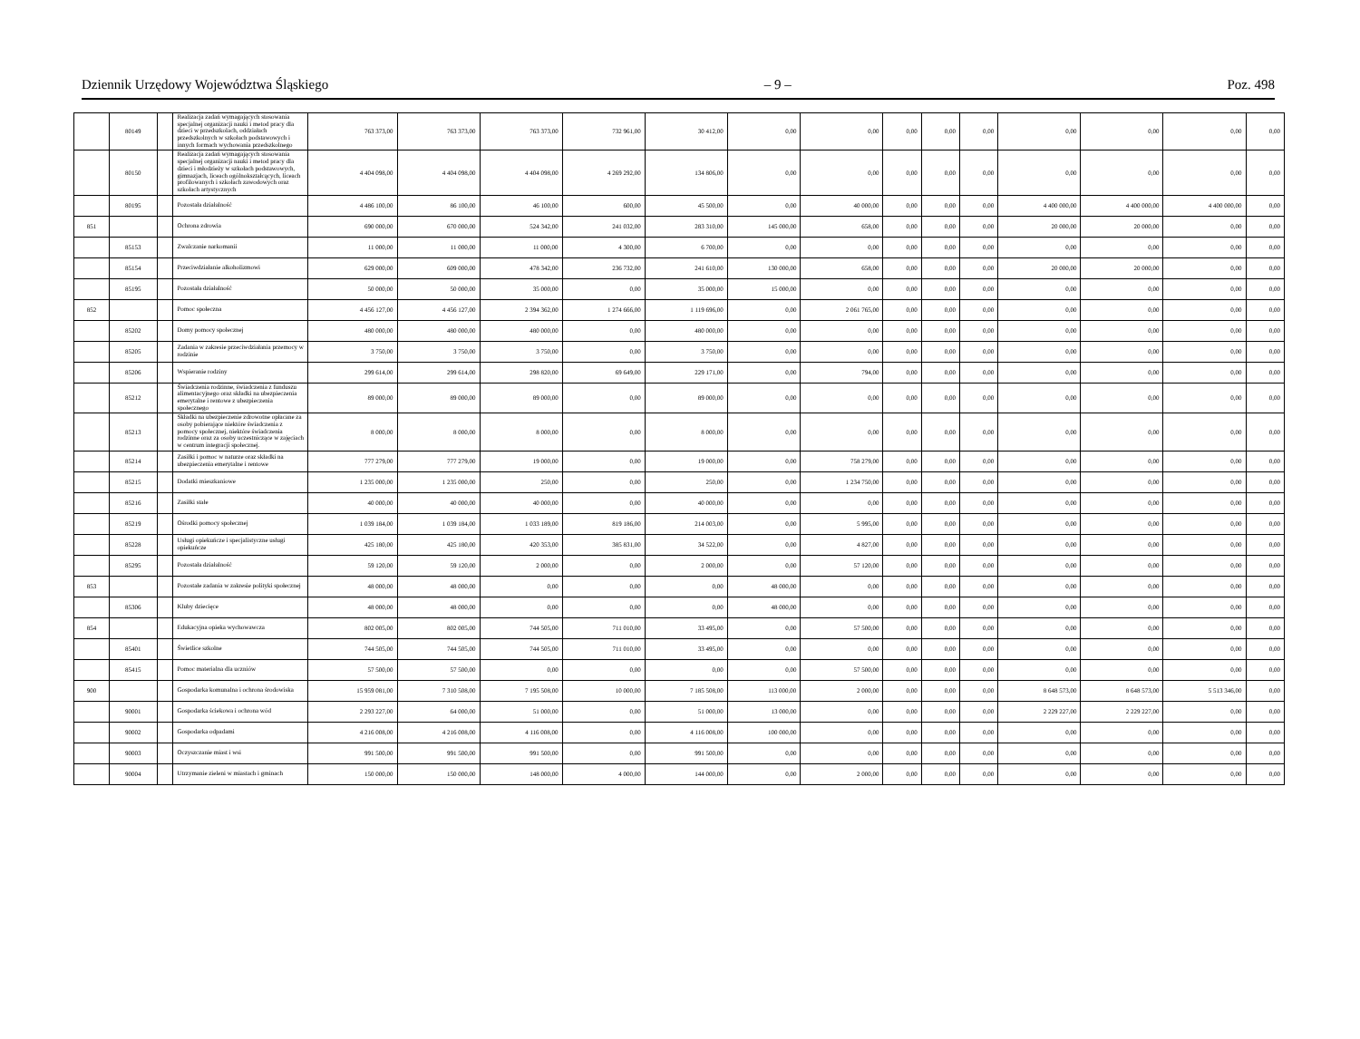Dziennik Urzędowy Województwa Śląskiego – 9 – Poz. 498
| | 80149 | | Realizacja zadań wymagających stosowania specjalnej organizacji nauki i metod pracy dla dzieci w przedszkolach, oddziałach przedszkolnych w szkołach podstawowych i innych formach wychowania przedszkolnego | 763 373,00 | 763 373,00 | 763 373,00 | 732 961,00 | 30 412,00 | 0,00 | 0,00 | 0,00 | 0,00 | 0,00 | 0,00 | 0,00 | 0,00 | 0,00 |
| | 80150 | | Realizacja zadań wymagających stosowania specjalnej organizacji nauki i metod pracy dla dzieci i młodzieży w szkołach podstawowych, gimnazjach, liceach ogólnokształcących, liceach profilowanych i szkołach zawodowych oraz szkołach artystycznych | 4 404 098,00 | 4 404 098,00 | 4 404 098,00 | 4 269 292,00 | 134 806,00 | 0,00 | 0,00 | 0,00 | 0,00 | 0,00 | 0,00 | 0,00 | 0,00 | 0,00 |
| | 80195 | | Pozostała działalność | 4 486 100,00 | 86 100,00 | 46 100,00 | 600,00 | 45 500,00 | 0,00 | 40 000,00 | 0,00 | 0,00 | 0,00 | 4 400 000,00 | 4 400 000,00 | 4 400 000,00 | 0,00 |
| 851 | | | Ochrona zdrowia | 690 000,00 | 670 000,00 | 524 342,00 | 241 032,00 | 283 310,00 | 145 000,00 | 658,00 | 0,00 | 0,00 | 0,00 | 20 000,00 | 20 000,00 | 0,00 | 0,00 |
| | 85153 | | Zwalczanie narkomanii | 11 000,00 | 11 000,00 | 11 000,00 | 4 300,00 | 6 700,00 | 0,00 | 0,00 | 0,00 | 0,00 | 0,00 | 0,00 | 0,00 | 0,00 | 0,00 |
| | 85154 | | Przeciwdziałanie alkoholizmowi | 629 000,00 | 609 000,00 | 478 342,00 | 236 732,00 | 241 610,00 | 130 000,00 | 658,00 | 0,00 | 0,00 | 0,00 | 20 000,00 | 20 000,00 | 0,00 | 0,00 |
| | 85195 | | Pozostała działalność | 50 000,00 | 50 000,00 | 35 000,00 | 0,00 | 35 000,00 | 15 000,00 | 0,00 | 0,00 | 0,00 | 0,00 | 0,00 | 0,00 | 0,00 | 0,00 |
| 852 | | | Pomoc społeczna | 4 456 127,00 | 4 456 127,00 | 2 394 362,00 | 1 274 666,00 | 1 119 696,00 | 0,00 | 2 061 765,00 | 0,00 | 0,00 | 0,00 | 0,00 | 0,00 | 0,00 | 0,00 |
| | 85202 | | Domy pomocy społecznej | 480 000,00 | 480 000,00 | 480 000,00 | 0,00 | 480 000,00 | 0,00 | 0,00 | 0,00 | 0,00 | 0,00 | 0,00 | 0,00 | 0,00 | 0,00 |
| | 85205 | | Zadania w zakresie przeciwdziałania przemocy w rodzinie | 3 750,00 | 3 750,00 | 3 750,00 | 0,00 | 3 750,00 | 0,00 | 0,00 | 0,00 | 0,00 | 0,00 | 0,00 | 0,00 | 0,00 | 0,00 |
| | 85206 | | Wspieranie rodziny | 299 614,00 | 299 614,00 | 298 820,00 | 69 649,00 | 229 171,00 | 0,00 | 794,00 | 0,00 | 0,00 | 0,00 | 0,00 | 0,00 | 0,00 | 0,00 |
| | 85212 | | Świadczenia rodzinne, świadczenia z funduszu alimentacyjnego oraz składki na ubezpieczenia emerytalne i rentowe z ubezpieczenia społecznego | 89 000,00 | 89 000,00 | 89 000,00 | 0,00 | 89 000,00 | 0,00 | 0,00 | 0,00 | 0,00 | 0,00 | 0,00 | 0,00 | 0,00 | 0,00 |
| | 85213 | | Składki na ubezpieczenie zdrowotne opłacane za osoby pobierające niektóre świadczenia z pomocy społecznej, niektóre świadczenia rodzinne oraz za osoby uczestniczące w zajęciach w centrum integracji społecznej. | 8 000,00 | 8 000,00 | 8 000,00 | 0,00 | 8 000,00 | 0,00 | 0,00 | 0,00 | 0,00 | 0,00 | 0,00 | 0,00 | 0,00 | 0,00 |
| | 85214 | | Zasiłki i pomoc w naturze oraz składki na ubezpieczenia emerytalne i rentowe | 777 279,00 | 777 279,00 | 19 000,00 | 0,00 | 19 000,00 | 0,00 | 758 279,00 | 0,00 | 0,00 | 0,00 | 0,00 | 0,00 | 0,00 | 0,00 |
| | 85215 | | Dodatki mieszkaniowe | 1 235 000,00 | 1 235 000,00 | 250,00 | 0,00 | 250,00 | 0,00 | 1 234 750,00 | 0,00 | 0,00 | 0,00 | 0,00 | 0,00 | 0,00 | 0,00 |
| | 85216 | | Zasiłki stałe | 40 000,00 | 40 000,00 | 40 000,00 | 0,00 | 40 000,00 | 0,00 | 0,00 | 0,00 | 0,00 | 0,00 | 0,00 | 0,00 | 0,00 | 0,00 |
| | 85219 | | Ośrodki pomocy społecznej | 1 039 184,00 | 1 039 184,00 | 1 033 189,00 | 819 186,00 | 214 003,00 | 0,00 | 5 995,00 | 0,00 | 0,00 | 0,00 | 0,00 | 0,00 | 0,00 | 0,00 |
| | 85228 | | Usługi opiekuńcze i specjalistyczne usługi opiekuńcze | 425 180,00 | 425 180,00 | 420 353,00 | 385 831,00 | 34 522,00 | 0,00 | 4 827,00 | 0,00 | 0,00 | 0,00 | 0,00 | 0,00 | 0,00 | 0,00 |
| | 85295 | | Pozostała działalność | 59 120,00 | 59 120,00 | 2 000,00 | 0,00 | 2 000,00 | 0,00 | 57 120,00 | 0,00 | 0,00 | 0,00 | 0,00 | 0,00 | 0,00 | 0,00 |
| 853 | | | Pozostałe zadania w zakresie polityki społecznej | 48 000,00 | 48 000,00 | 0,00 | 0,00 | 0,00 | 48 000,00 | 0,00 | 0,00 | 0,00 | 0,00 | 0,00 | 0,00 | 0,00 | 0,00 |
| | 85306 | | Kluby dziecięce | 48 000,00 | 48 000,00 | 0,00 | 0,00 | 0,00 | 48 000,00 | 0,00 | 0,00 | 0,00 | 0,00 | 0,00 | 0,00 | 0,00 | 0,00 |
| 854 | | | Edukacyjna opieka wychowawcza | 802 005,00 | 802 005,00 | 744 505,00 | 711 010,00 | 33 495,00 | 0,00 | 57 500,00 | 0,00 | 0,00 | 0,00 | 0,00 | 0,00 | 0,00 | 0,00 |
| | 85401 | | Świetlice szkolne | 744 505,00 | 744 505,00 | 744 505,00 | 711 010,00 | 33 495,00 | 0,00 | 0,00 | 0,00 | 0,00 | 0,00 | 0,00 | 0,00 | 0,00 | 0,00 |
| | 85415 | | Pomoc materialna dla uczniów | 57 500,00 | 57 500,00 | 0,00 | 0,00 | 0,00 | 0,00 | 57 500,00 | 0,00 | 0,00 | 0,00 | 0,00 | 0,00 | 0,00 | 0,00 |
| 900 | | | Gospodarka komunalna i ochrona środowiska | 15 959 081,00 | 7 310 508,00 | 7 195 508,00 | 10 000,00 | 7 185 508,00 | 113 000,00 | 2 000,00 | 0,00 | 0,00 | 0,00 | 8 648 573,00 | 8 648 573,00 | 5 513 346,00 | 0,00 |
| | 90001 | | Gospodarka ściekowa i ochrona wód | 2 293 227,00 | 64 000,00 | 51 000,00 | 0,00 | 51 000,00 | 13 000,00 | 0,00 | 0,00 | 0,00 | 0,00 | 2 229 227,00 | 2 229 227,00 | 0,00 | 0,00 |
| | 90002 | | Gospodarka odpadami | 4 216 008,00 | 4 216 008,00 | 4 116 008,00 | 0,00 | 4 116 008,00 | 100 000,00 | 0,00 | 0,00 | 0,00 | 0,00 | 0,00 | 0,00 | 0,00 | 0,00 |
| | 90003 | | Oczyszczanie miast i wsi | 991 500,00 | 991 500,00 | 991 500,00 | 0,00 | 991 500,00 | 0,00 | 0,00 | 0,00 | 0,00 | 0,00 | 0,00 | 0,00 | 0,00 | 0,00 |
| | 90004 | | Utrzymanie zieleni w miastach i gminach | 150 000,00 | 150 000,00 | 148 000,00 | 4 000,00 | 144 000,00 | 0,00 | 2 000,00 | 0,00 | 0,00 | 0,00 | 0,00 | 0,00 | 0,00 | 0,00 |